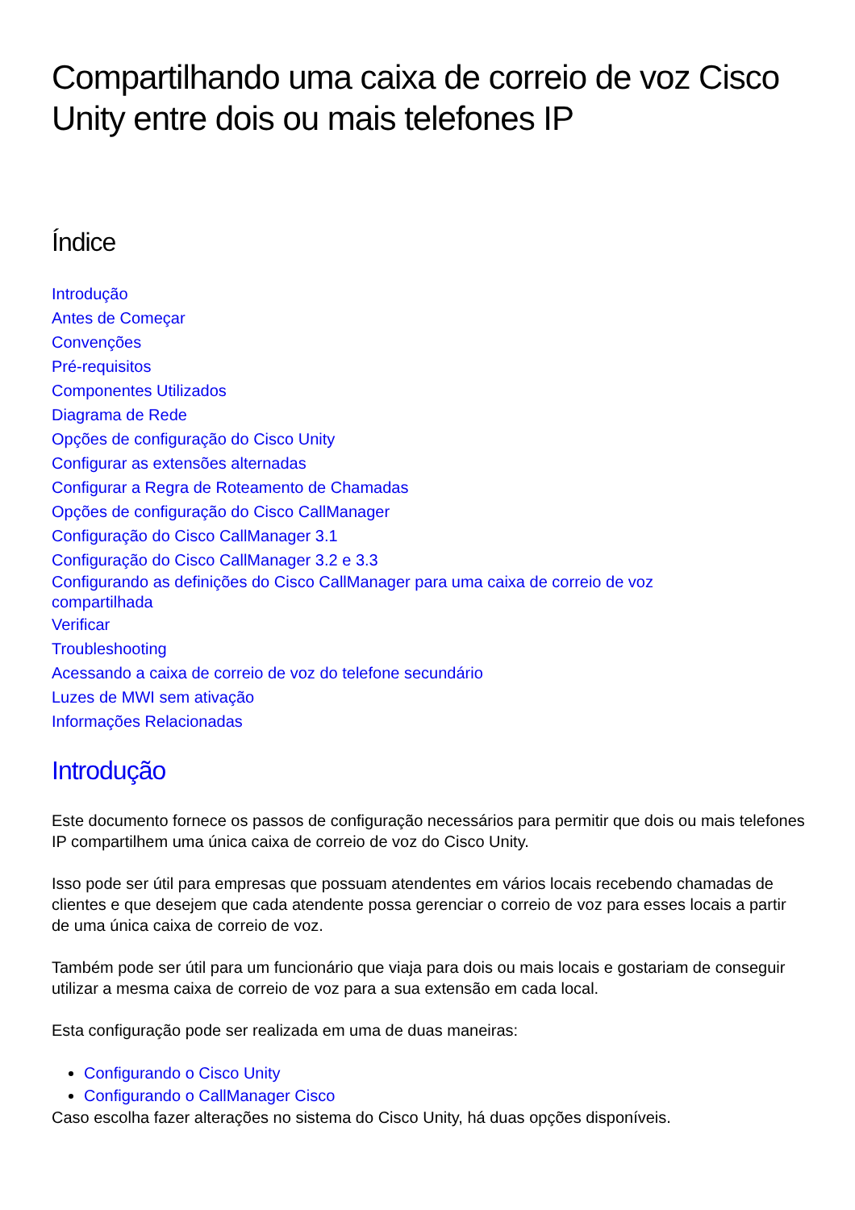Compartilhando uma caixa de correio de voz Cisco Unity entre dois ou mais telefones IP
Índice
Introdução
Antes de Começar
Convenções
Pré-requisitos
Componentes Utilizados
Diagrama de Rede
Opções de configuração do Cisco Unity
Configurar as extensões alternadas
Configurar a Regra de Roteamento de Chamadas
Opções de configuração do Cisco CallManager
Configuração do Cisco CallManager 3.1
Configuração do Cisco CallManager 3.2 e 3.3
Configurando as definições do Cisco CallManager para uma caixa de correio de voz compartilhada
Verificar
Troubleshooting
Acessando a caixa de correio de voz do telefone secundário
Luzes de MWI sem ativação
Informações Relacionadas
Introdução
Este documento fornece os passos de configuração necessários para permitir que dois ou mais telefones IP compartilhem uma única caixa de correio de voz do Cisco Unity.
Isso pode ser útil para empresas que possuam atendentes em vários locais recebendo chamadas de clientes e que desejem que cada atendente possa gerenciar o correio de voz para esses locais a partir de uma única caixa de correio de voz.
Também pode ser útil para um funcionário que viaja para dois ou mais locais e gostariam de conseguir utilizar a mesma caixa de correio de voz para a sua extensão em cada local.
Esta configuração pode ser realizada em uma de duas maneiras:
Configurando o Cisco Unity
Configurando o CallManager Cisco
Caso escolha fazer alterações no sistema do Cisco Unity, há duas opções disponíveis.